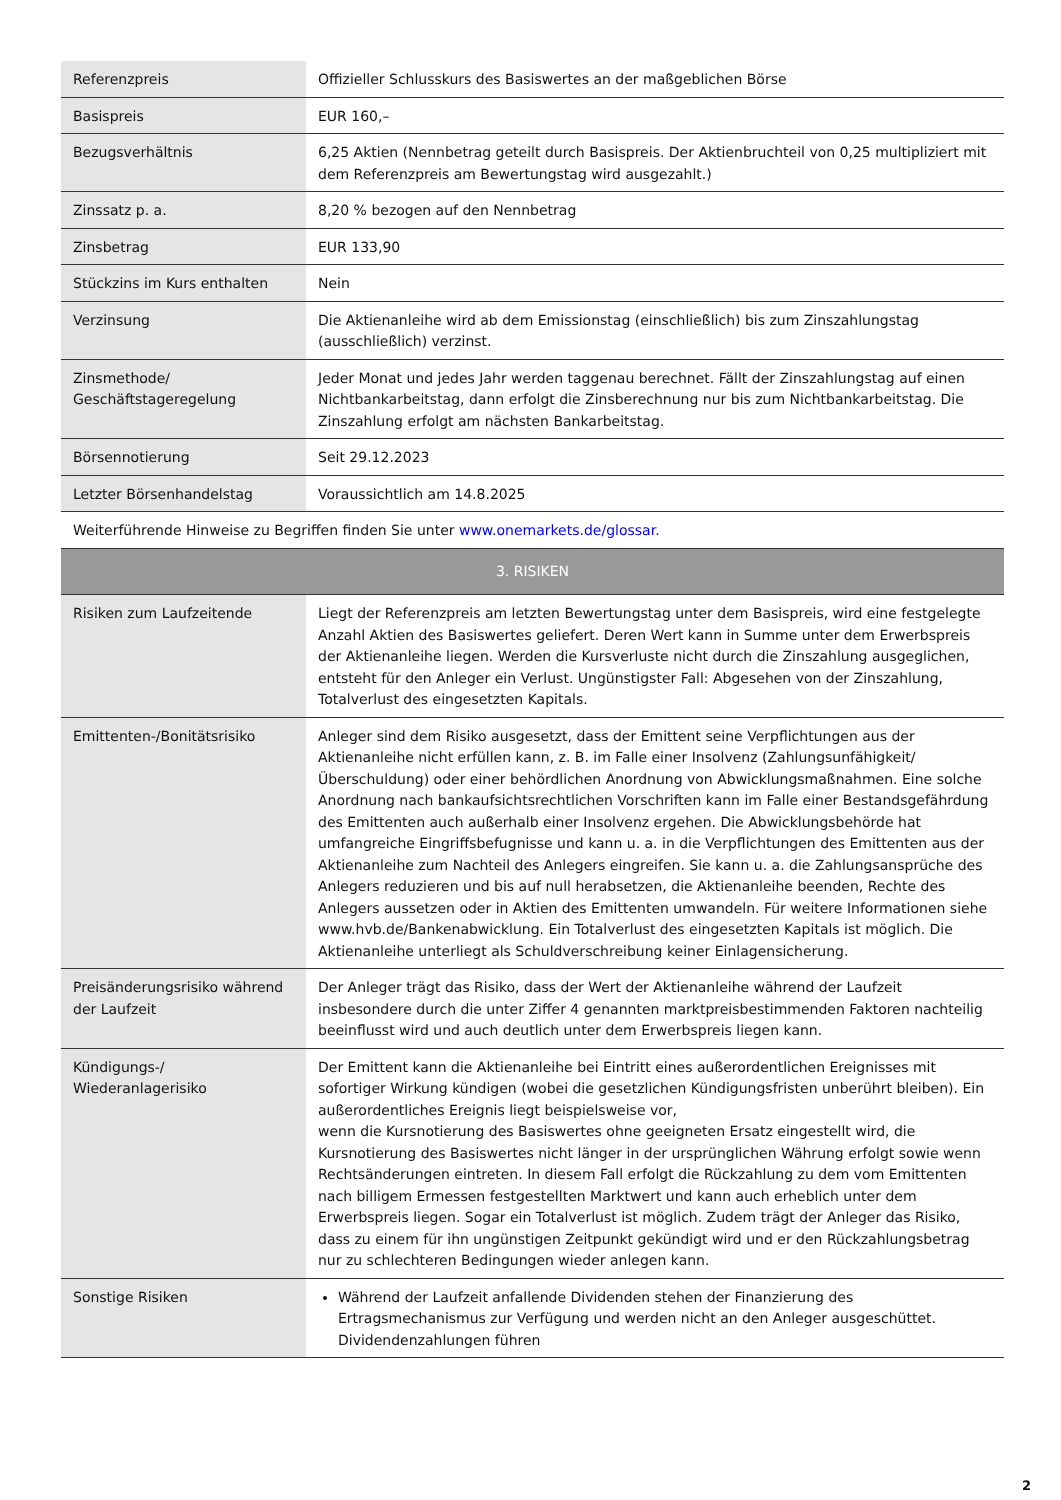| Referenzpreis | Offizieller Schlusskurs des Basiswertes an der maßgeblichen Börse |
| Basispreis | EUR 160,– |
| Bezugsverhältnis | 6,25 Aktien (Nennbetrag geteilt durch Basispreis. Der Aktienbruchteil von 0,25 multipliziert mit dem Referenzpreis am Bewertungstag wird ausgezahlt.) |
| Zinssatz p. a. | 8,20 % bezogen auf den Nennbetrag |
| Zinsbetrag | EUR 133,90 |
| Stückzins im Kurs enthalten | Nein |
| Verzinsung | Die Aktienanleihe wird ab dem Emissionstag (einschließlich) bis zum Zinszahlungstag (ausschließlich) verzinst. |
| Zinsmethode/ Geschäftstageregelung | Jeder Monat und jedes Jahr werden taggenau berechnet. Fällt der Zinszahlungstag auf einen Nichtbankarbeitstag, dann erfolgt die Zinsberechnung nur bis zum Nichtbankarbeitstag. Die Zinszahlung erfolgt am nächsten Bankarbeitstag. |
| Börsennotierung | Seit 29.12.2023 |
| Letzter Börsenhandelstag | Voraussichtlich am 14.8.2025 |
| Weiterführende Hinweise zu Begriffen finden Sie unter www.onemarkets.de/glossar . | |
| 3. RISIKEN | |
| Risiken zum Laufzeitende | Liegt der Referenzpreis am letzten Bewertungstag unter dem Basispreis, wird eine festgelegte Anzahl Aktien des Basiswertes geliefert. Deren Wert kann in Summe unter dem Erwerbspreis der Aktienanleihe liegen. Werden die Kursverluste nicht durch die Zinszahlung ausgeglichen, entsteht für den Anleger ein Verlust. Ungünstigster Fall: Abgesehen von der Zinszahlung, Totalverlust des eingesetzten Kapitals. |
| Emittenten-/Bonitätsrisiko | Anleger sind dem Risiko ausgesetzt, dass der Emittent seine Verpflichtungen aus der Aktienanleihe nicht erfüllen kann, z. B. im Falle einer Insolvenz (Zahlungsunfähigkeit/Überschuldung) oder einer behördlichen Anordnung von Abwicklungsmaßnahmen. Eine solche Anordnung nach bankaufsichtsrechtlichen Vorschriften kann im Falle einer Bestandsgefährdung des Emittenten auch außerhalb einer Insolvenz ergehen. Die Abwicklungsbehörde hat umfangreiche Eingriffsbefugnisse und kann u. a. in die Verpflichtungen des Emittenten aus der Aktienanleihe zum Nachteil des Anlegers eingreifen. Sie kann u. a. die Zahlungsansprüche des Anlegers reduzieren und bis auf null herabsetzen, die Aktienanleihe beenden, Rechte des Anlegers aussetzen oder in Aktien des Emittenten umwandeln. Für weitere Informationen siehe www.hvb.de/Bankenabwicklung. Ein Totalverlust des eingesetzten Kapitals ist möglich. Die Aktienanleihe unterliegt als Schuldverschreibung keiner Einlagensicherung. |
| Preisänderungsrisiko während der Laufzeit | Der Anleger trägt das Risiko, dass der Wert der Aktienanleihe während der Laufzeit insbesondere durch die unter Ziffer 4 genannten marktpreisbestimmenden Faktoren nachteilig beeinflusst wird und auch deutlich unter dem Erwerbspreis liegen kann. |
| Kündigungs-/ Wiederanlagerisiko | Der Emittent kann die Aktienanleihe bei Eintritt eines außerordentlichen Ereignisses mit sofortiger Wirkung kündigen (wobei die gesetzlichen Kündigungsfristen unberührt bleiben). Ein außerordentliches Ereignis liegt beispielsweise vor, wenn die Kursnotierung des Basiswertes ohne geeigneten Ersatz eingestellt wird, die Kursnotierung des Basiswertes nicht länger in der ursprünglichen Währung erfolgt sowie wenn Rechtsänderungen eintreten. In diesem Fall erfolgt die Rückzahlung zu dem vom Emittenten nach billigem Ermessen festgestellten Marktwert und kann auch erheblich unter dem Erwerbspreis liegen. Sogar ein Totalverlust ist möglich. Zudem trägt der Anleger das Risiko, dass zu einem für ihn ungünstigen Zeitpunkt gekündigt wird und er den Rückzahlungsbetrag nur zu schlechteren Bedingungen wieder anlegen kann. |
| Sonstige Risiken | Während der Laufzeit anfallende Dividenden stehen der Finanzierung des Ertragsmechanismus zur Verfügung und werden nicht an den Anleger ausgeschüttet. Dividendenzahlungen führen |
2